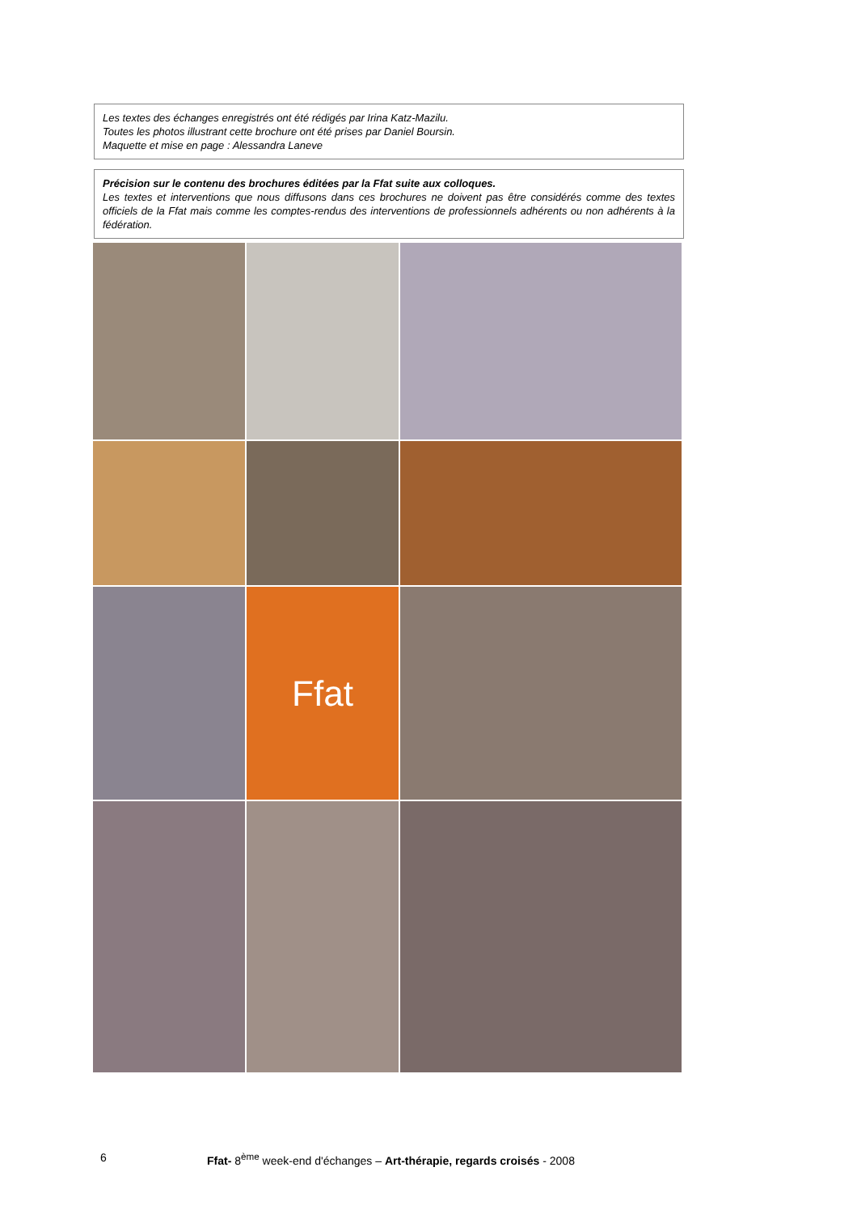Les textes des échanges enregistrés ont été rédigés par Irina Katz-Mazilu.
Toutes les photos illustrant cette brochure ont été prises par Daniel Boursin.
Maquette et mise en page : Alessandra Laneve
Précision sur le contenu des brochures éditées par la Ffat suite aux colloques.
Les textes et interventions que nous diffusons dans ces brochures ne doivent pas être considérés comme des textes officiels de la Ffat mais comme les comptes-rendus des interventions de professionnels adhérents ou non adhérents à la fédération.
Ffat
6 Ffat- 8<sup>ème</sup> week-end d'échanges – Art-thérapie, regards croisés - 2008